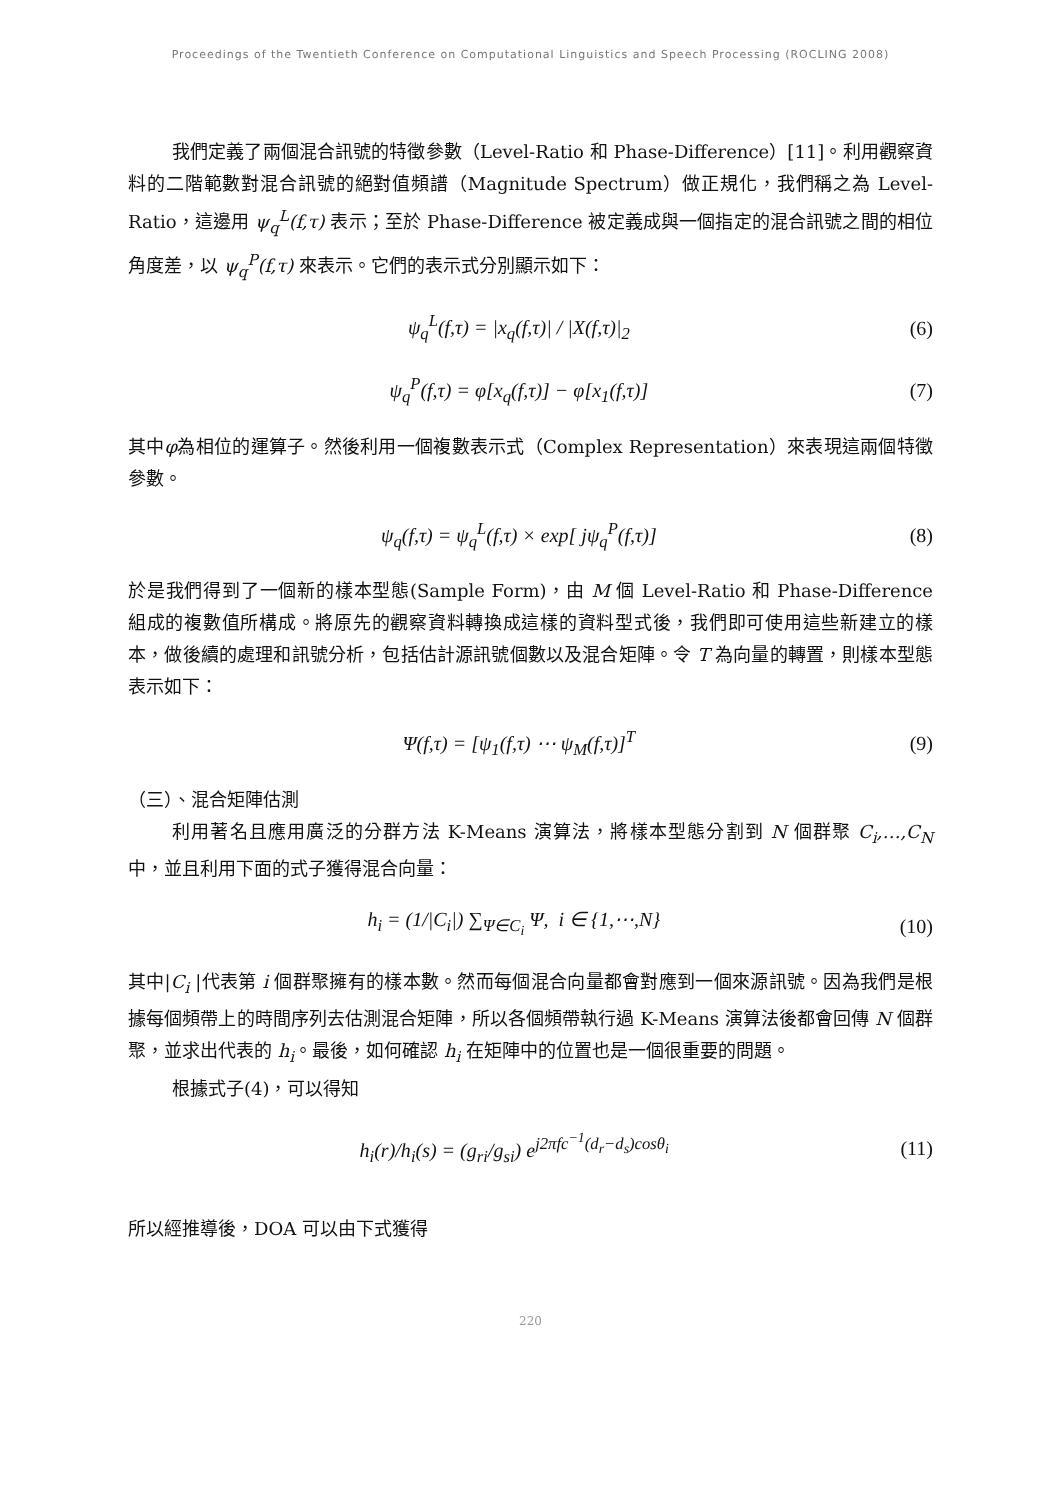Proceedings of the Twentieth Conference on Computational Linguistics and Speech Processing (ROCLING 2008)
我們定義了兩個混合訊號的特徵參數（Level-Ratio 和 Phase-Difference）[11]。利用觀察資料的二階範數對混合訊號的絕對值頻譜（Magnitude Spectrum）做正規化，我們稱之為 Level-Ratio，這邊用 ψ<sub>q</sub><sup>L</sup>(f,τ) 表示；至於 Phase-Difference 被定義成與一個指定的混合訊號之間的相位角度差，以 ψ<sub>q</sub><sup>P</sup>(f,τ) 來表示。它們的表示式分別顯示如下：
ψ<sub>q</sub><sup>L</sup>(f,τ) = |x<sub>q</sub>(f,τ)| / |X(f,τ)|<sub>2</sub> (6)
ψ<sub>q</sub><sup>P</sup>(f,τ) = φ[x<sub>q</sub>(f,τ)] − φ[x<sub>1</sub>(f,τ)] (7)
其中φ為相位的運算子。然後利用一個複數表示式（Complex Representation）來表現這兩個特徵參數。
ψ<sub>q</sub>(f,τ) = ψ<sub>q</sub><sup>L</sup>(f,τ) × exp[ jψ<sub>q</sub><sup>P</sup>(f,τ)] (8)
於是我們得到了一個新的樣本型態(Sample Form)，由 M 個 Level-Ratio 和 Phase-Difference 組成的複數值所構成。將原先的觀察資料轉換成這樣的資料型式後，我們即可使用這些新建立的樣本，做後續的處理和訊號分析，包括估計源訊號個數以及混合矩陣。令 T 為向量的轉置，則樣本型態表示如下：
Ψ(f,τ) = [ψ<sub>1</sub>(f,τ) ⋯ ψ<sub>M</sub>(f,τ)]<sup>T</sup> (9)
（三）、混合矩陣估測
利用著名且應用廣泛的分群方法 K-Means 演算法，將樣本型態分割到 N 個群聚 C<sub>i</sub>,…,C<sub>N</sub> 中，並且利用下面的式子獲得混合向量：
h<sub>i</sub> = (1/|C<sub>i</sub>|) ∑<sub>Ψ∈C<sub>i</sub></sub> Ψ, i ∈ {1,⋯,N} (10)
其中|C<sub>i</sub> |代表第 i 個群聚擁有的樣本數。然而每個混合向量都會對應到一個來源訊號。因為我們是根據每個頻帶上的時間序列去估測混合矩陣，所以各個頻帶執行過 K-Means 演算法後都會回傳 N 個群聚，並求出代表的 h<sub>i</sub>。最後，如何確認 h<sub>i</sub> 在矩陣中的位置也是一個很重要的問題。
根據式子(4)，可以得知
h<sub>i</sub>(r)/h<sub>i</sub>(s) = (g<sub>ri</sub>/g<sub>si</sub>) e<sup>j2πfc<sup>−1</sup>(d<sub>r</sub>−d<sub>s</sub>)cosθ<sub>i</sub></sup> (11)
所以經推導後，DOA 可以由下式獲得
220